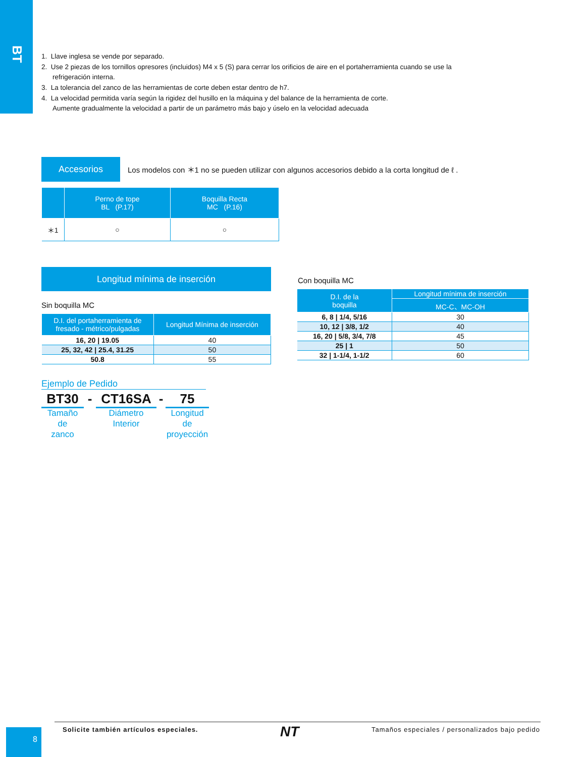BT
1. Llave inglesa se vende por separado.
2. Use 2 piezas de los tornillos opresores (incluidos) M4 x 5 (S) para cerrar los orificios de aire en el portaherramienta cuando se use la refrigeración interna.
3. La tolerancia del zanco de las herramientas de corte deben estar dentro de h7.
4. La velocidad permitida varía según la rigidez del husillo en la máquina y del balance de la herramienta de corte.
Aumente gradualmente la velocidad a partir de un parámetro más bajo y úselo en la velocidad adecuada
Accesorios
Los modelos con ＊1 no se pueden utilizar con algunos accesorios debido a la corta longitud de ℓ .
| | Perno de tope BL (P.17) | Boquilla Recta MC (P.16) |
| --- | --- | --- |
| ＊1 | ○ | ○ |
Longitud mínima de inserción
Sin boquilla MC
| D.I. del portaherramienta de fresado - métrico/pulgadas | Longitud Mínima de inserción |
| --- | --- |
| 16, 20 / 19.05 | 40 |
| 25, 32, 42 / 25.4, 31.25 | 50 |
| 50.8 | 55 |
Con boquilla MC
| D.I. de la boquilla | Longitud mínima de inserción |
| --- | --- |
| | MC-C、MC-OH |
| 6, 8 / 1/4, 5/16 | 30 |
| 10, 12 / 3/8, 1/2 | 40 |
| 16, 20 / 5/8, 3/4, 7/8 | 45 |
| 25 / 1 | 50 |
| 32 / 1-1/4, 1-1/2 | 60 |
Ejemplo de Pedido
BT30 - CT16SA - 75
Tamaño de
zanco
Diámetro
Interior
Longitud de
proyección
8
Solicite también artículos especiales.
NT
Tamaños especiales / personalizados bajo pedido